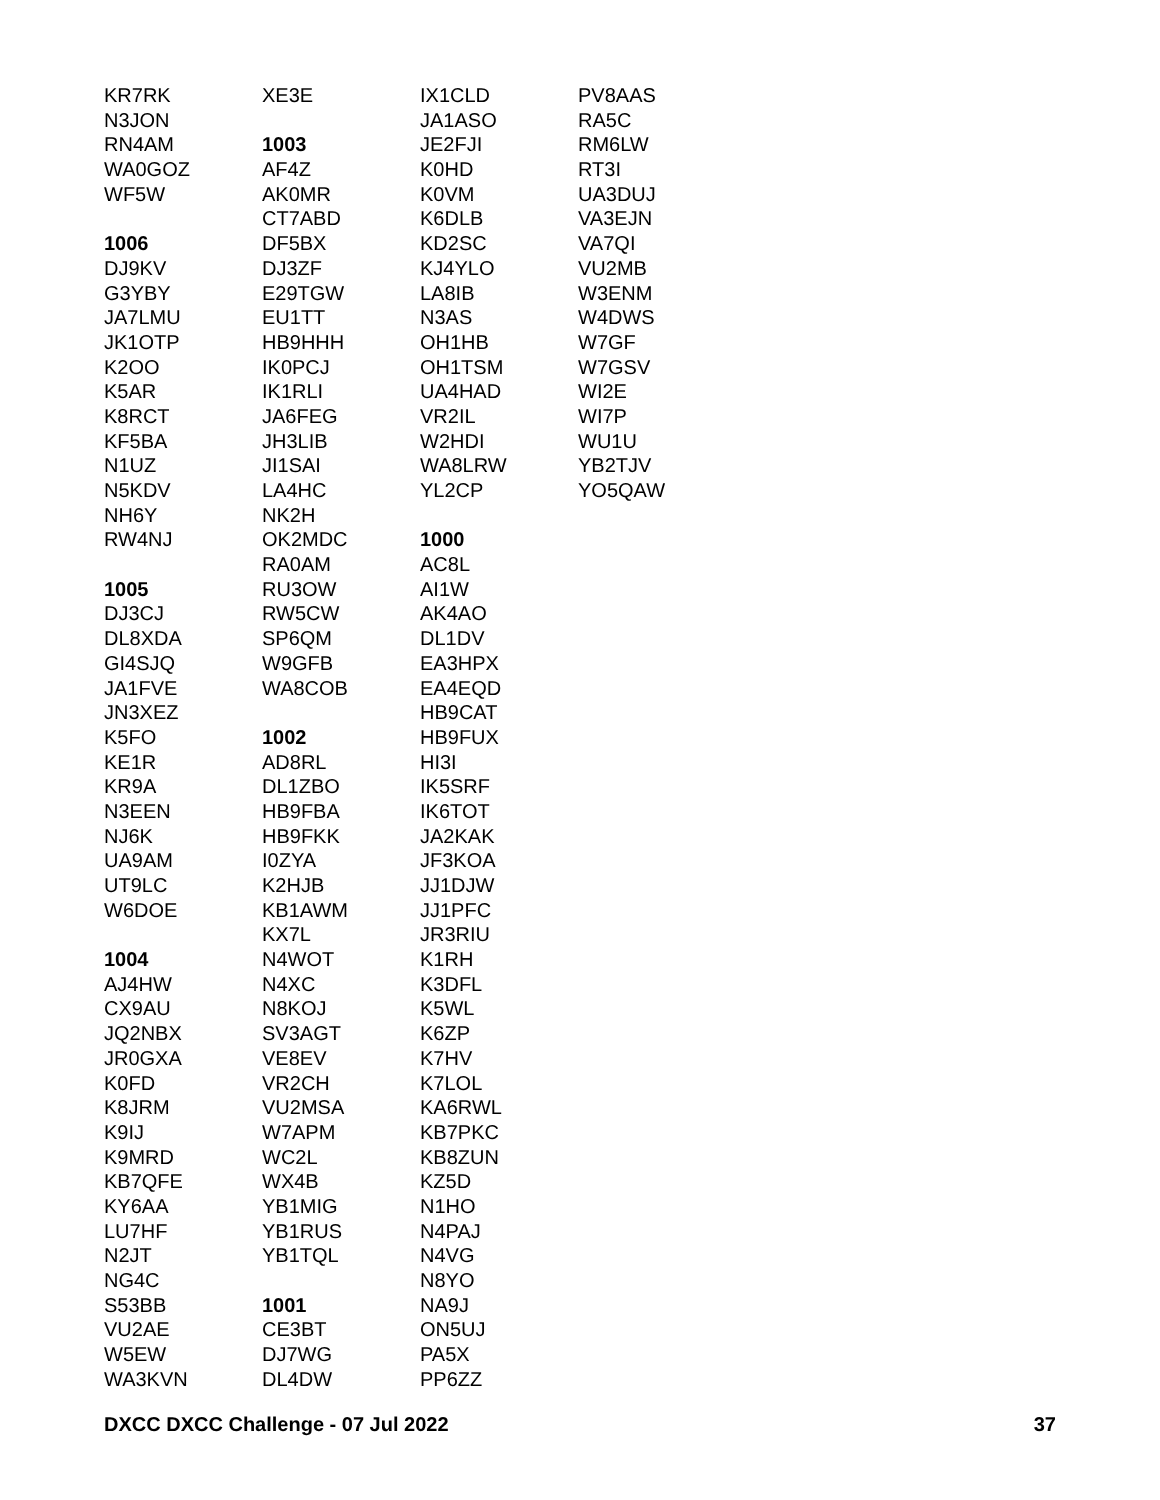KR7RK
N3JON
RN4AM
WA0GOZ
WF5W
1006
DJ9KV
G3YBY
JA7LMU
JK1OTP
K2OO
K5AR
K8RCT
KF5BA
N1UZ
N5KDV
NH6Y
RW4NJ
1005
DJ3CJ
DL8XDA
GI4SJQ
JA1FVE
JN3XEZ
K5FO
KE1R
KR9A
N3EEN
NJ6K
UA9AM
UT9LC
W6DOE
1004
AJ4HW
CX9AU
JQ2NBX
JR0GXA
K0FD
K8JRM
K9IJ
K9MRD
KB7QFE
KY6AA
LU7HF
N2JT
NG4C
S53BB
VU2AE
W5EW
WA3KVN
XE3E
1003
AF4Z
AK0MR
CT7ABD
DF5BX
DJ3ZF
E29TGW
EU1TT
HB9HHH
IK0PCJ
IK1RLI
JA6FEG
JH3LIB
JI1SAI
LA4HC
NK2H
OK2MDC
RA0AM
RU3OW
RW5CW
SP6QM
W9GFB
WA8COB
1002
AD8RL
DL1ZBO
HB9FBA
HB9FKK
I0ZYA
K2HJB
KB1AWM
KX7L
N4WOT
N4XC
N8KOJ
SV3AGT
VE8EV
VR2CH
VU2MSA
W7APM
WC2L
WX4B
YB1MIG
YB1RUS
YB1TQL
1001
CE3BT
DJ7WG
DL4DW
IX1CLD
JA1ASO
JE2FJI
K0HD
K0VM
K6DLB
KD2SC
KJ4YLO
LA8IB
N3AS
OH1HB
OH1TSM
UA4HAD
VR2IL
W2HDI
WA8LRW
YL2CP
1000
AC8L
AI1W
AK4AO
DL1DV
EA3HPX
EA4EQD
HB9CAT
HB9FUX
HI3I
IK5SRF
IK6TOT
JA2KAK
JF3KOA
JJ1DJW
JJ1PFC
JR3RIU
K1RH
K3DFL
K5WL
K6ZP
K7HV
K7LOL
KA6RWL
KB7PKC
KB8ZUN
KZ5D
N1HO
N4PAJ
N4VG
N8YO
NA9J
ON5UJ
PA5X
PP6ZZ
PV8AAS
RA5C
RM6LW
RT3I
UA3DUJ
VA3EJN
VA7QI
VU2MB
W3ENM
W4DWS
W7GF
W7GSV
WI2E
WI7P
WU1U
YB2TJV
YO5QAW
DXCC DXCC Challenge - 07 Jul 2022 37